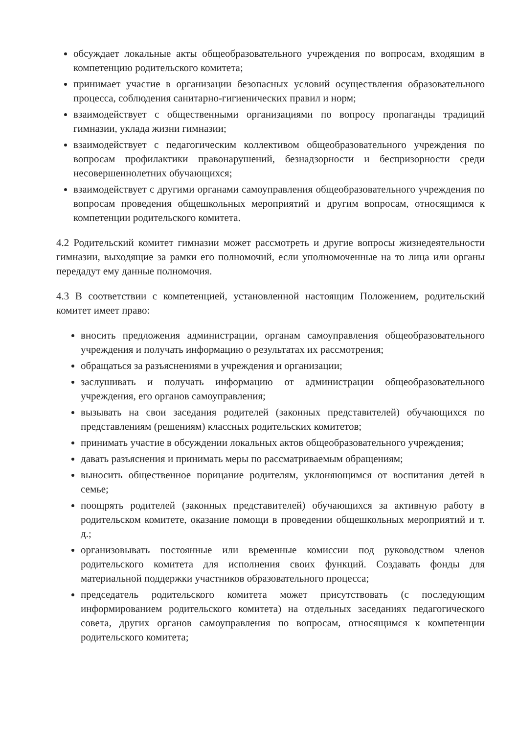обсуждает локальные акты общеобразовательного учреждения по вопросам, входящим в компетенцию родительского комитета;
принимает участие в организации безопасных условий осуществления образовательного процесса, соблюдения санитарно-гигиенических правил и норм;
взаимодействует с общественными организациями по вопросу пропаганды традиций гимназии, уклада жизни гимназии;
взаимодействует с педагогическим коллективом общеобразовательного учреждения по вопросам профилактики правонарушений, безнадзорности и беспризорности среди несовершеннолетних обучающихся;
взаимодействует с другими органами самоуправления общеобразовательного учреждения по вопросам проведения общешкольных мероприятий и другим вопросам, относящимся к компетенции родительского комитета.
4.2 Родительский комитет гимназии может рассмотреть и другие вопросы жизнедеятельности гимназии, выходящие за рамки его полномочий, если уполномоченные на то лица или органы передадут ему данные полномочия.
4.3 В соответствии с компетенцией, установленной настоящим Положением, родительский комитет имеет право:
вносить предложения администрации, органам самоуправления общеобразовательного учреждения и получать информацию о результатах их рассмотрения;
обращаться за разъяснениями в учреждения и организации;
заслушивать и получать информацию от администрации общеобразовательного учреждения, его органов самоуправления;
вызывать на свои заседания родителей (законных представителей) обучающихся по представлениям (решениям) классных родительских комитетов;
принимать участие в обсуждении локальных актов общеобразовательного учреждения;
давать разъяснения и принимать меры по рассматриваемым обращениям;
выносить общественное порицание родителям, уклоняющимся от воспитания детей в семье;
поощрять родителей (законных представителей) обучающихся за активную работу в родительском комитете, оказание помощи в проведении общешкольных мероприятий и т. д.;
организовывать постоянные или временные комиссии под руководством членов родительского комитета для исполнения своих функций. Создавать фонды для материальной поддержки участников образовательного процесса;
председатель родительского комитета может присутствовать (с последующим информированием родительского комитета) на отдельных заседаниях педагогического совета, других органов самоуправления по вопросам, относящимся к компетенции родительского комитета;